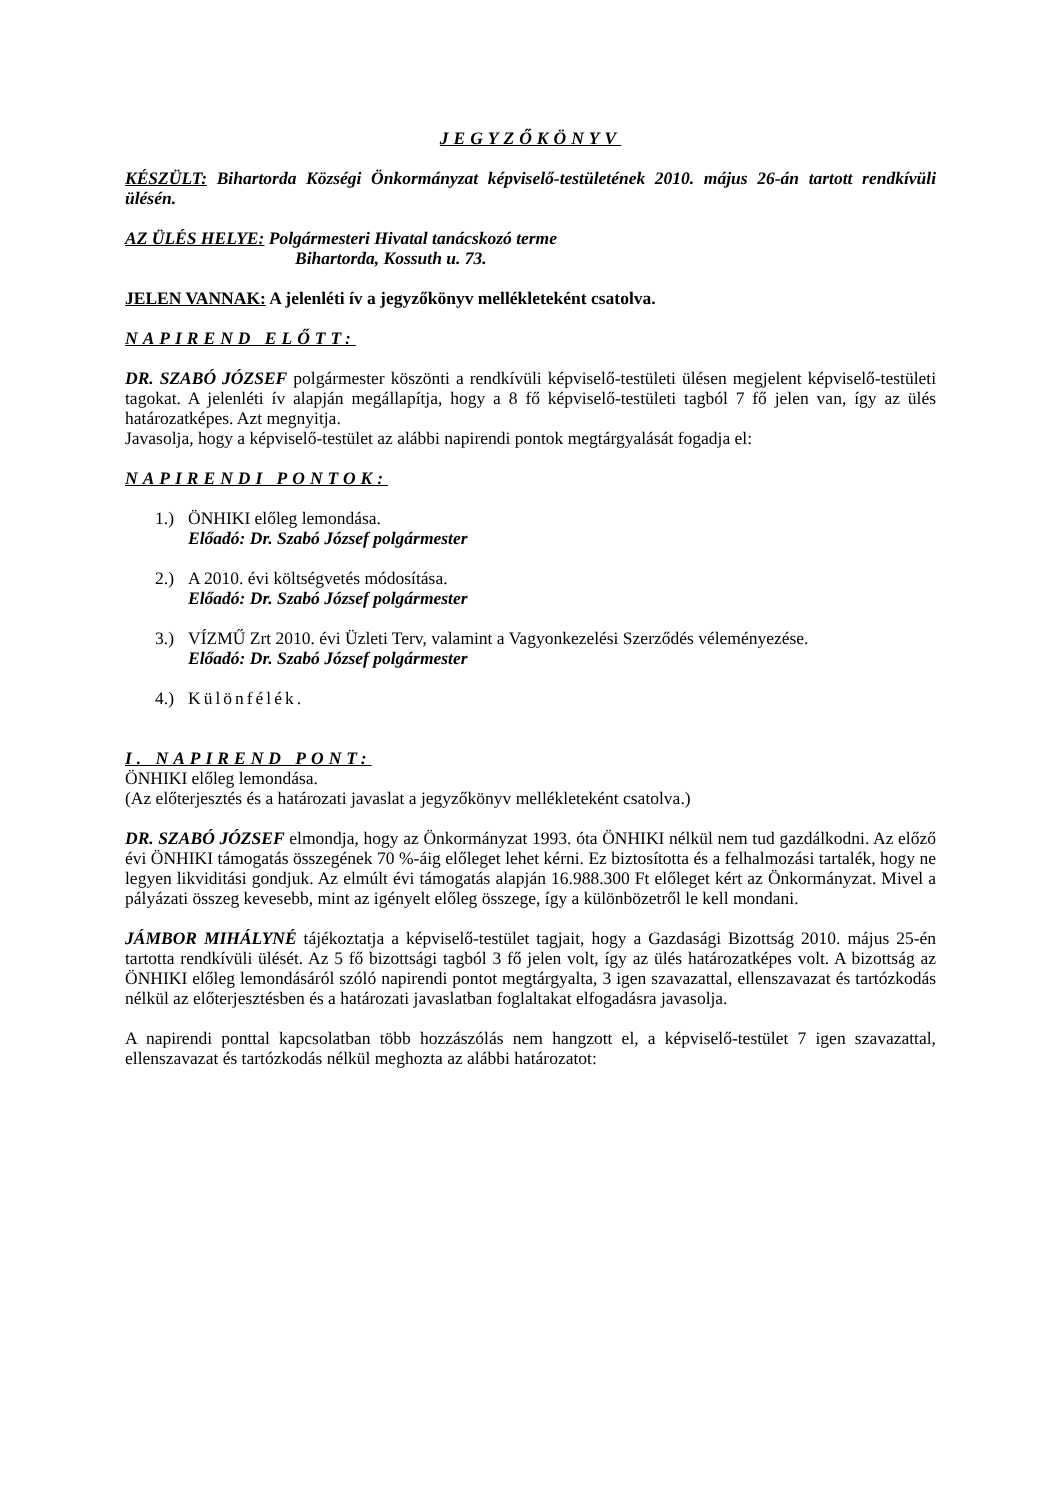JEGYZŐKÖNYV
KÉSZÜLT: Bihartorda Községi Önkormányzat képviselő-testületének 2010. május 26-án tartott rendkívüli ülésén.
AZ ÜLÉS HELYE: Polgármesteri Hivatal tanácskozó terme
Bihartorda, Kossuth u. 73.
JELEN VANNAK: A jelenléti ív a jegyzőkönyv mellékleteként csatolva.
NAPIREND ELŐTT:
DR. SZABÓ JÓZSEF polgármester köszönti a rendkívüli képviselő-testületi ülésen megjelent képviselő-testületi tagokat. A jelenléti ív alapján megállapítja, hogy a 8 fő képviselő-testületi tagból 7 fő jelen van, így az ülés határozatképes. Azt megnyitja.
Javasolja, hogy a képviselő-testület az alábbi napirendi pontok megtárgyalását fogadja el:
NAPIRENDI PONTOK:
1.) ÖNHIKI előleg lemondása.
Előadó: Dr. Szabó József polgármester
2.) A 2010. évi költségvetés módosítása.
Előadó: Dr. Szabó József polgármester
3.) VÍZMŰ Zrt 2010. évi Üzleti Terv, valamint a Vagyonkezelési Szerződés véleményezése.
Előadó: Dr. Szabó József polgármester
4.) Különfélék.
I. NAPIREND PONT:
ÖNHIKI előleg lemondása.
(Az előterjesztés és a határozati javaslat a jegyzőkönyv mellékleteként csatolva.)
DR. SZABÓ JÓZSEF elmondja, hogy az Önkormányzat 1993. óta ÖNHIKI nélkül nem tud gazdálkodni. Az előző évi ÖNHIKI támogatás összegének 70 %-áig előleget lehet kérni. Ez biztosította és a felhalmozási tartalék, hogy ne legyen likviditási gondjuk. Az elmúlt évi támogatás alapján 16.988.300 Ft előleget kért az Önkormányzat. Mivel a pályázati összeg kevesebb, mint az igényelt előleg összege, így a különbözetről le kell mondani.
JÁMBOR MIHÁLYNÉ tájékoztatja a képviselő-testület tagjait, hogy a Gazdasági Bizottság 2010. május 25-én tartotta rendkívüli ülését. Az 5 fő bizottsági tagból 3 fő jelen volt, így az ülés határozatképes volt. A bizottság az ÖNHIKI előleg lemondásáról szóló napirendi pontot megtárgyalta, 3 igen szavazattal, ellenszavazat és tartózkodás nélkül az előterjesztésben és a határozati javaslatban foglaltakat elfogadásra javasolja.
A napirendi ponttal kapcsolatban több hozzászólás nem hangzott el, a képviselő-testület 7 igen szavazattal, ellenszavazat és tartózkodás nélkül meghozta az alábbi határozatot: